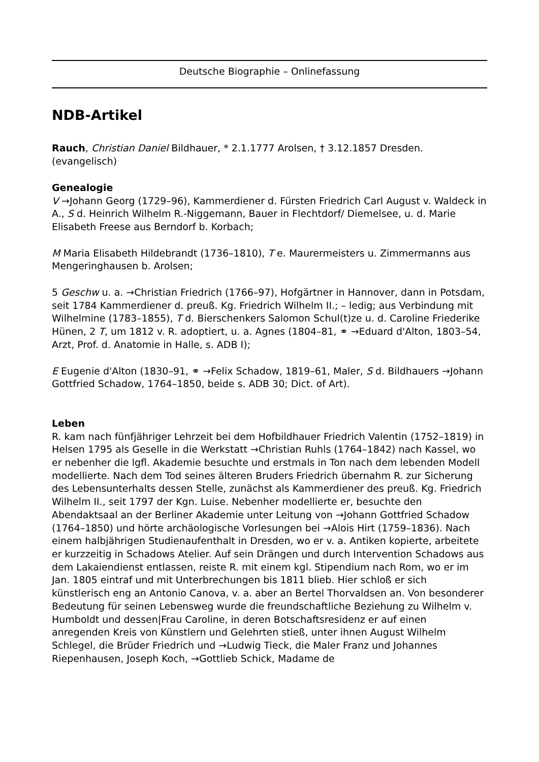Deutsche Biographie – Onlinefassung
NDB-Artikel
Rauch, Christian Daniel Bildhauer, * 2.1.1777 Arolsen, † 3.12.1857 Dresden. (evangelisch)
Genealogie
V →Johann Georg (1729–96), Kammerdiener d. Fürsten Friedrich Carl August v. Waldeck in A., S d. Heinrich Wilhelm R.-Niggemann, Bauer in Flechtdorf/ Diemelsee, u. d. Marie Elisabeth Freese aus Berndorf b. Korbach;
M Maria Elisabeth Hildebrandt (1736–1810), T e. Maurermeisters u. Zimmermanns aus Mengeringhausen b. Arolsen;
5 Geschw u. a. →Christian Friedrich (1766–97), Hofgärtner in Hannover, dann in Potsdam, seit 1784 Kammerdiener d. preuß. Kg. Friedrich Wilhelm II.; – ledig; aus Verbindung mit Wilhelmine (1783–1855), T d. Bierschenkers Salomon Schul(t)ze u. d. Caroline Friederike Hünen, 2 T, um 1812 v. R. adoptiert, u. a. Agnes (1804–81, ⚭ →Eduard d'Alton, 1803–54, Arzt, Prof. d. Anatomie in Halle, s. ADB I);
E Eugenie d'Alton (1830–91, ⚭ →Felix Schadow, 1819–61, Maler, S d. Bildhauers →Johann Gottfried Schadow, 1764–1850, beide s. ADB 30; Dict. of Art).
Leben
R. kam nach fünfjähriger Lehrzeit bei dem Hofbildhauer Friedrich Valentin (1752–1819) in Helsen 1795 als Geselle in die Werkstatt →Christian Ruhls (1764–1842) nach Kassel, wo er nebenher die lgfl. Akademie besuchte und erstmals in Ton nach dem lebenden Modell modellierte. Nach dem Tod seines älteren Bruders Friedrich übernahm R. zur Sicherung des Lebensunterhalts dessen Stelle, zunächst als Kammerdiener des preuß. Kg. Friedrich Wilhelm II., seit 1797 der Kgn. Luise. Nebenher modellierte er, besuchte den Abendaktsaal an der Berliner Akademie unter Leitung von →Johann Gottfried Schadow (1764–1850) und hörte archäologische Vorlesungen bei →Alois Hirt (1759–1836). Nach einem halbjährigen Studienaufenthalt in Dresden, wo er v. a. Antiken kopierte, arbeitete er kurzzeitig in Schadows Atelier. Auf sein Drängen und durch Intervention Schadows aus dem Lakaiendienst entlassen, reiste R. mit einem kgl. Stipendium nach Rom, wo er im Jan. 1805 eintraf und mit Unterbrechungen bis 1811 blieb. Hier schloß er sich künstlerisch eng an Antonio Canova, v. a. aber an Bertel Thorvaldsen an. Von besonderer Bedeutung für seinen Lebensweg wurde die freundschaftliche Beziehung zu Wilhelm v. Humboldt und dessen|Frau Caroline, in deren Botschaftsresidenz er auf einen anregenden Kreis von Künstlern und Gelehrten stieß, unter ihnen August Wilhelm Schlegel, die Brüder Friedrich und →Ludwig Tieck, die Maler Franz und Johannes Riepenhausen, Joseph Koch, →Gottlieb Schick, Madame de